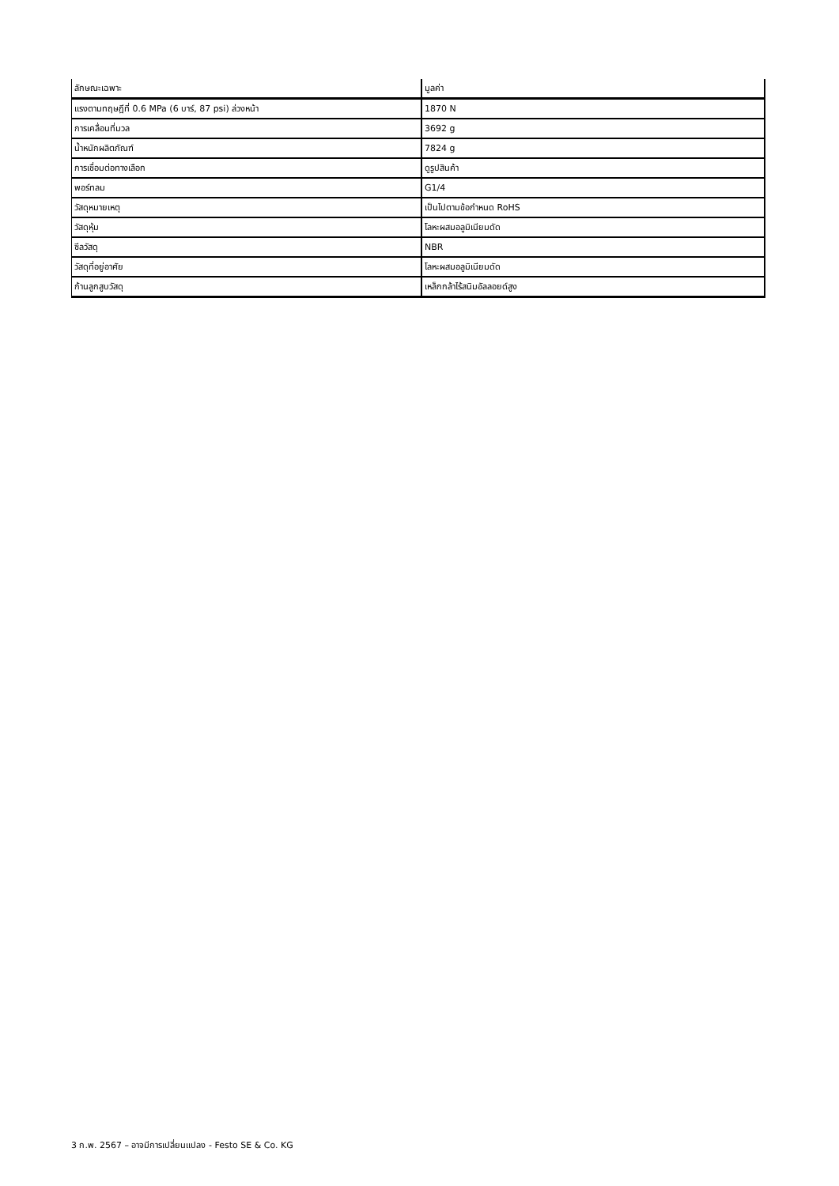| ลักษณะเฉพาะ | มูลค่า |
| --- | --- |
| แรงตามทฤษฎีที่ 0.6 MPa (6 บาร์, 87 psi) ล่วงหน้า | 1870 N |
| การเคลื่อนที่มวล | 3692 g |
| น้ำหนักผลิตภัณฑ์ | 7824 g |
| การเชื่อมต่อทางเลือก | ดูรูปสินค้า |
| พอร์ทลม | G1/4 |
| วัสดุหมายเหตุ | เป็นไปตามข้อกำหนด RoHS |
| วัสดุหุ้ม | โลหะผสมอลูมิเนียมดัด |
| ซีลวัสดุ | NBR |
| วัสดุที่อยู่อาศัย | โลหะผสมอลูมิเนียมดัด |
| ก้านลูกสูบวัสดุ | เหล็กกล้าไร้สนิมอัลลอยด์สูง |
3 ก.พ. 2567 – อาจมีการเปลี่ยนแปลง - Festo SE & Co. KG